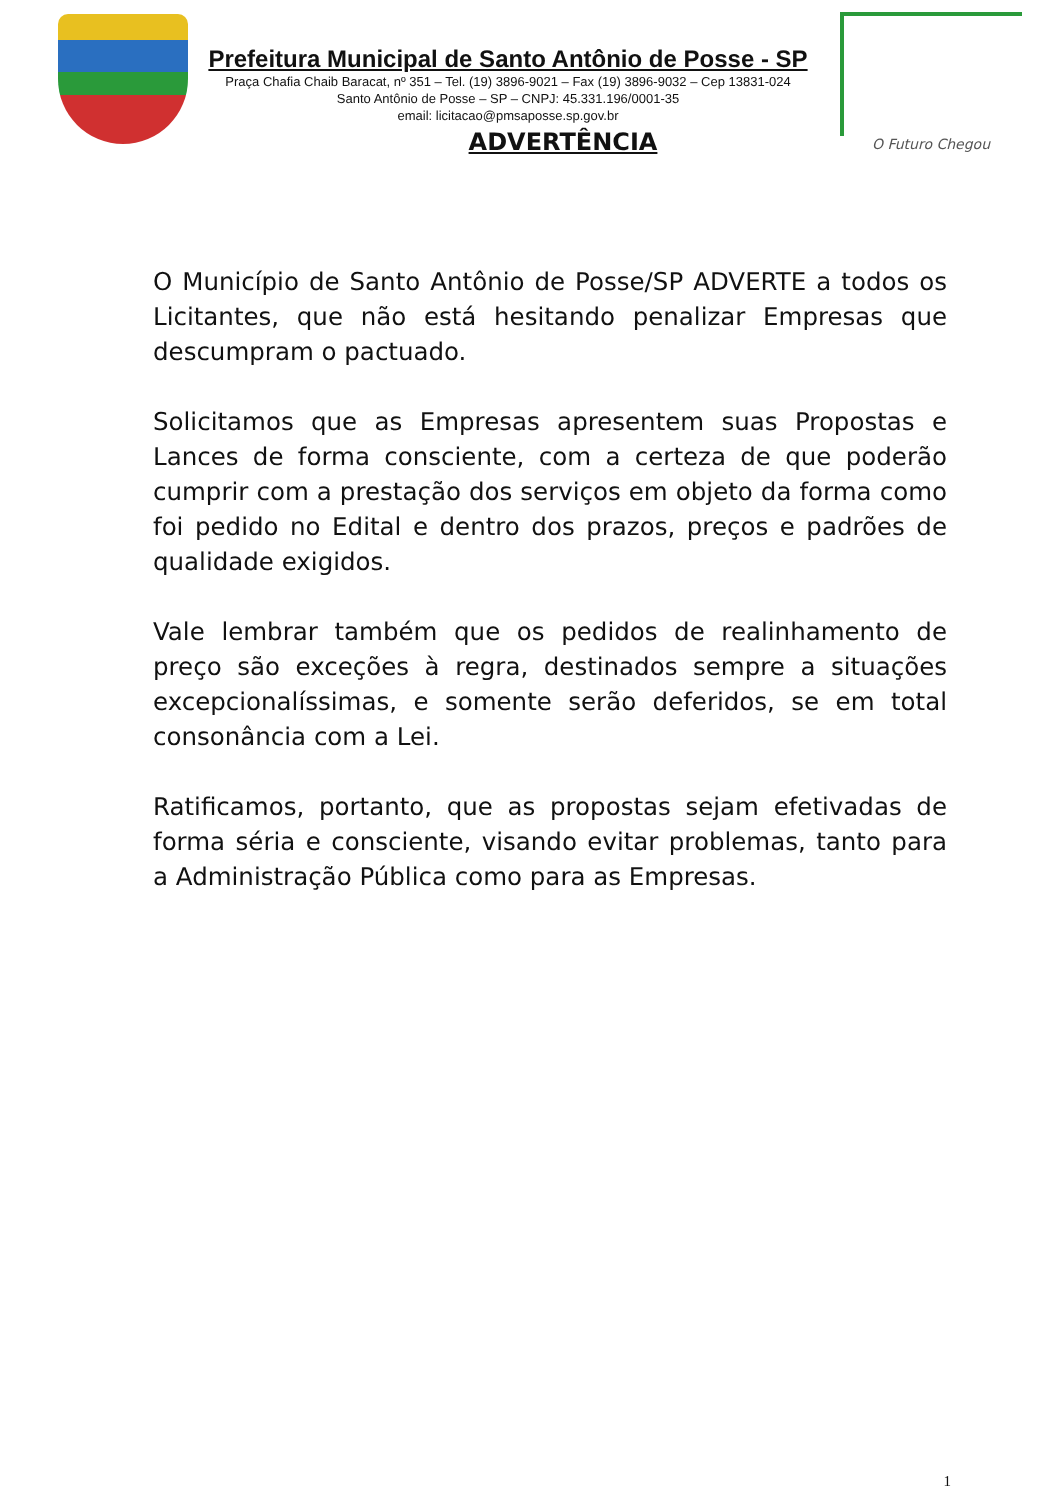Prefeitura Municipal de Santo Antônio de Posse - SP
Praça Chafia Chaib Baracat, nº 351 – Tel. (19) 3896-9021 – Fax (19) 3896-9032 – Cep 13831-024
Santo Antônio de Posse – SP – CNPJ: 45.331.196/0001-35
email: licitacao@pmsaposse.sp.gov.br
ADVERTÊNCIA
O Futuro Chegou
O Município de Santo Antônio de Posse/SP ADVERTE a todos os Licitantes, que não está hesitando penalizar Empresas que descumpram o pactuado.
Solicitamos que as Empresas apresentem suas Propostas e Lances de forma consciente, com a certeza de que poderão cumprir com a prestação dos serviços em objeto da forma como foi pedido no Edital e dentro dos prazos, preços e padrões de qualidade exigidos.
Vale lembrar também que os pedidos de realinhamento de preço são exceções à regra, destinados sempre a situações excepcionalíssimas, e somente serão deferidos, se em total consonância com a Lei.
Ratificamos, portanto, que as propostas sejam efetivadas de forma séria e consciente, visando evitar problemas, tanto para a Administração Pública como para as Empresas.
1